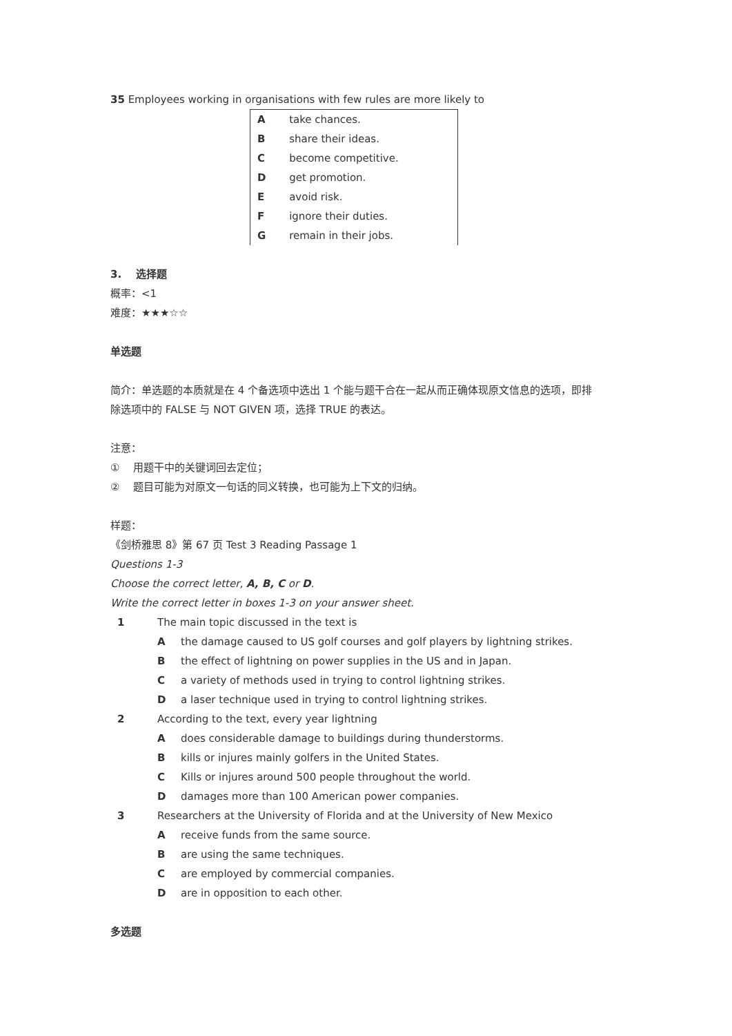35 Employees working in organisations with few rules are more likely to
| A | take chances. |
| B | share their ideas. |
| C | become competitive. |
| D | get promotion. |
| E | avoid risk. |
| F | ignore their duties. |
| G | remain in their jobs. |
3. 选择题
概率：<1
难度：★★★☆☆
单选题
简介：单选题的本质就是在 4 个备选项中选出 1 个能与题干合在一起从而正确体现原文信息的选项，即排
除选项中的 FALSE 与 NOT GIVEN 项，选择 TRUE 的表达。
注意：
① 用题干中的关键词回去定位；
② 题目可能为对原文一句话的同义转换，也可能为上下文的归纳。
样题：
《剑桥雅思 8》第 67 页 Test 3 Reading Passage 1
Questions 1-3
Choose the correct letter, A, B, C or D.
Write the correct letter in boxes 1-3 on your answer sheet.
| 1 | The main topic discussed in the text is | |
| | A | the damage caused to US golf courses and golf players by lightning strikes. |
| | B | the effect of lightning on power supplies in the US and in Japan. |
| | C | a variety of methods used in trying to control lightning strikes. |
| | D | a laser technique used in trying to control lightning strikes. |
| 2 | According to the text, every year lightning | |
| | A | does considerable damage to buildings during thunderstorms. |
| | B | kills or injures mainly golfers in the United States. |
| | C | Kills or injures around 500 people throughout the world. |
| | D | damages more than 100 American power companies. |
| 3 | Researchers at the University of Florida and at the University of New Mexico | |
| | A | receive funds from the same source. |
| | B | are using the same techniques. |
| | C | are employed by commercial companies. |
| | D | are in opposition to each other. |
多选题